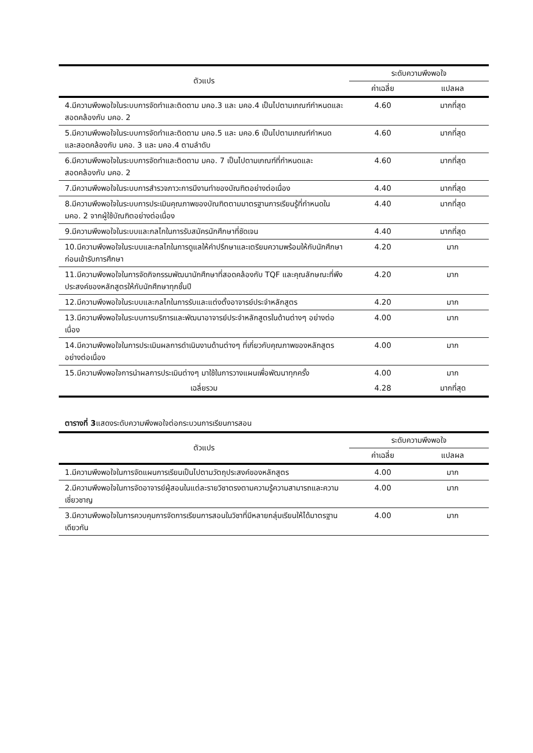| ตัวแปร | ระดับความพึงพอใจ | |
| --- | --- | --- |
| | ค่าเฉลี่ย | แปลผล |
| 4.มีความพึงพอใจในระบบการจัดทำและติดตาม มคอ.3 และ มคอ.4 เป็นไปตามเกณฑ์กำหนดและสอดคล้องกับ มคอ. 2 | 4.60 | มากที่สุด |
| 5.มีความพึงพอใจในระบบการจัดทำและติดตาม มคอ.5 และ มคอ.6 เป็นไปตามเกณฑ์กำหนด และสอดคล้องกับ มคอ. 3 และ มคอ.4 ตามลำดับ | 4.60 | มากที่สุด |
| 6.มีความพึงพอใจในระบบการจัดทำและติดตาม มคอ. 7 เป็นไปตามเกณฑ์ที่กำหนดและสอดคล้องกับ มคอ. 2 | 4.60 | มากที่สุด |
| 7.มีความพึงพอใจในระบบการสำรวจภาวะการมีงานทำของบัณฑิตอย่างต่อเนื่อง | 4.40 | มากที่สุด |
| 8.มีความพึงพอใจในระบบการประเมินคุณภาพของบัณฑิตตามมาตรฐานการเรียนรู้ที่กำหนดใน มคอ. 2 จากผู้ใช้บัณฑิตอย่างต่อเนื่อง | 4.40 | มากที่สุด |
| 9.มีความพึงพอใจในระบบและกลไกในการรับสมัครนักศึกษาที่ชัดเจน | 4.40 | มากที่สุด |
| 10.มีความพึงพอใจในระบบและกลไกในการดูแลให้คำปรึกษาและเตรียมความพร้อมให้กับนักศึกษาก่อนเข้ารับการศึกษา | 4.20 | มาก |
| 11.มีความพึงพอใจในการจัดกิจกรรมพัฒนานักศึกษาที่สอดคล้องกับ TQF และคุณลักษณะที่พึงประสงค์ของหลักสูตรให้กับนักศึกษาทุกชั้นปี | 4.20 | มาก |
| 12.มีความพึงพอใจในระบบและกลไกในการรับและแต่งตั้งอาจารย์ประจำหลักสูตร | 4.20 | มาก |
| 13.มีความพึงพอใจในระบบการบริการและพัฒนาอาจารย์ประจำหลักสูตรในด้านต่างๆ อย่างต่อเนื่อง | 4.00 | มาก |
| 14.มีความพึงพอใจในการประเมินผลการดำเนินงานด้านต่างๆ ที่เกี่ยวกับคุณภาพของหลักสูตร อย่างต่อเนื่อง | 4.00 | มาก |
| 15.มีความพึงพอใจการนำผลการประเมินต่างๆ มาใช้ในการวางแผนเพื่อพัฒนาทุกครั้ง | 4.00 | มาก |
| เฉลี่ยรวม | 4.28 | มากที่สุด |
ตารางที่ 3แสดงระดับความพึงพอใจต่อกระบวนการเรียนการสอน
| ตัวแปร | ระดับความพึงพอใจ | |
| --- | --- | --- |
| | ค่าเฉลี่ย | แปลผล |
| 1.มีความพึงพอใจในการจัดแผนการเรียนเป็นไปตามวัตถุประสงค์ของหลักสูตร | 4.00 | มาก |
| 2.มีความพึงพอใจในการจัดอาจารย์ผู้สอนในแต่ละรายวิชาตรงตามความรู้ความสามารถและความเชี่ยวชาญ | 4.00 | มาก |
| 3.มีความพึงพอใจในการควบคุมการจัดการเรียนการสอนในวิชาที่มีหลายกลุ่มเรียนให้ได้มาตรฐานเดียวกัน | 4.00 | มาก |